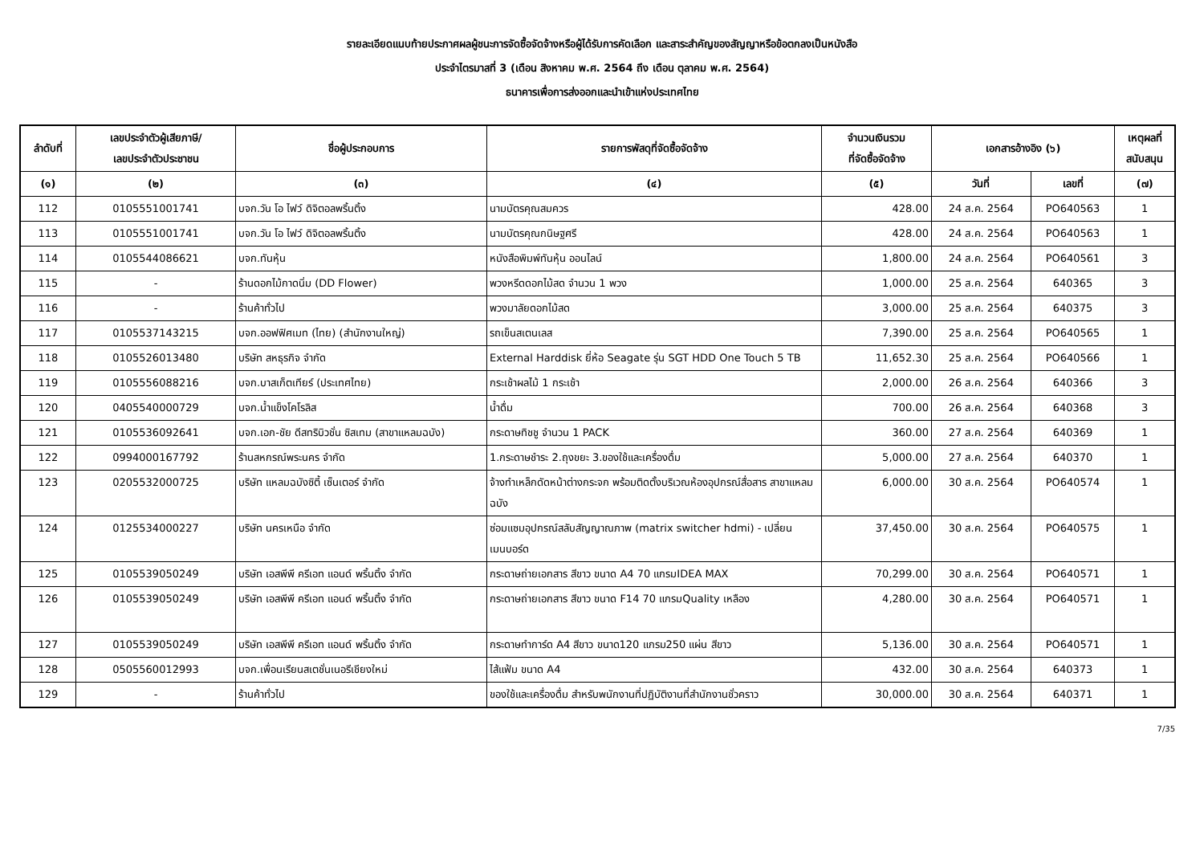รายละเอียดแนบท้ายประกาศผลผู้ชนะการจัดซื้อจัดจ้างหรือผู้ได้รับการคัดเลือก และสาระสำคัญของสัญญาหรือข้อตกลงเป็นหนังสือ
ประจำไตรมาสที่ 3 (เดือน สิงหาคม พ.ศ. 2564 ถึง เดือน ตุลาคม พ.ศ. 2564)
ธนาคารเพื่อการส่งออกและนำเข้าแห่งประเทศไทย
| ลำดับที่ | เลขประจำตัวผู้เสียภาษี/ เลขประจำตัวประชาชน | ชื่อผู้ประกอบการ | รายการพัสดุที่จัดซื้อจัดจ้าง | จำนวนเงินรวม ที่จัดซื้อจัดจ้าง | เอกสารอ้างอิง (๖) | | เหตุผลที่ สนับสนุน |
| --- | --- | --- | --- | --- | --- | --- | --- |
| (๑) | (๒) | (๓) | (๔) | (๕) | วันที่ | เลขที่ | (๗) |
| 112 | 0105551001741 | บจก.วัน โอ ไฟว์ ดิจิตอลพริ้นติ้ง | นามบัตรคุณสมควร | 428.00 | 24 ส.ค. 2564 | PO640563 | 1 |
| 113 | 0105551001741 | บจก.วัน โอ ไฟว์ ดิจิตอลพริ้นติ้ง | นามบัตรคุณกนิษฐศรี | 428.00 | 24 ส.ค. 2564 | PO640563 | 1 |
| 114 | 0105544086621 | บจก.ทันหุ้น | หนังสือพิมพ์ทันหุ้น ออนไลน์ | 1,800.00 | 24 ส.ค. 2564 | PO640561 | 3 |
| 115 | - | ร้านดอกไม้กาดนิ่ม (DD Flower) | พวงหรีดดอกไม้สด จำนวน 1 พวง | 1,000.00 | 25 ส.ค. 2564 | 640365 | 3 |
| 116 | - | ร้านค้าทั่วไป | พวงมาลัยดอกไม้สด | 3,000.00 | 25 ส.ค. 2564 | 640375 | 3 |
| 117 | 0105537143215 | บจก.ออฟฟิศเมท (ไทย) (สำนักงานใหญ่) | รถเข็นสเตนเลส | 7,390.00 | 25 ส.ค. 2564 | PO640565 | 1 |
| 118 | 0105526013480 | บริษัท สหธุรกิจ จำกัด | External Harddisk ยี่ห้อ Seagate รุ่น SGT HDD One Touch 5 TB | 11,652.30 | 25 ส.ค. 2564 | PO640566 | 1 |
| 119 | 0105556088216 | บจก.บาสเก็ตเทียร์ (ประเทศไทย) | กระเช้าผลไม้ 1 กระเช้า | 2,000.00 | 26 ส.ค. 2564 | 640366 | 3 |
| 120 | 0405540000729 | บจก.น้ำแข็งโคโรลิส | น้ำดื่ม | 700.00 | 26 ส.ค. 2564 | 640368 | 3 |
| 121 | 0105536092641 | บจก.เอก-ชัย ดีสทริบิวชั่น ซิสเทม (สาขาแหลมฉบัง) | กระดาษทิชชู จำนวน 1 PACK | 360.00 | 27 ส.ค. 2564 | 640369 | 1 |
| 122 | 0994000167792 | ร้านสหกรณ์พระนคร จำกัด | 1.กระดาษชำระ 2.ถุงขยะ 3.ของใช้และเครื่องดื่ม | 5,000.00 | 27 ส.ค. 2564 | 640370 | 1 |
| 123 | 0205532000725 | บริษัท แหลมฉบังซิตี้ เซ็นเตอร์ จำกัด | จ้างทำเหล็กดัดหน้าต่างกระจก พร้อมติดตั้งบริเวณห้องอุปกรณ์สื่อสาร สาขาแหลมฉบัง | 6,000.00 | 30 ส.ค. 2564 | PO640574 | 1 |
| 124 | 0125534000227 | บริษัท นครเหนือ จำกัด | ซ่อมแซมอุปกรณ์สลับสัญญาณภาพ (matrix switcher hdmi) - เปลี่ยนเมนบอร์ด | 37,450.00 | 30 ส.ค. 2564 | PO640575 | 1 |
| 125 | 0105539050249 | บริษัท เอสพีพี ครีเอท แอนด์ พริ้นติ้ง จำกัด | กระดาษถ่ายเอกสาร สีขาว ขนาด A4 70 แกรมIDEA MAX | 70,299.00 | 30 ส.ค. 2564 | PO640571 | 1 |
| 126 | 0105539050249 | บริษัท เอสพีพี ครีเอท แอนด์ พริ้นติ้ง จำกัด | กระดาษถ่ายเอกสาร สีขาว ขนาด F14 70 แกรมQuality เหลือง | 4,280.00 | 30 ส.ค. 2564 | PO640571 | 1 |
| 127 | 0105539050249 | บริษัท เอสพีพี ครีเอท แอนด์ พริ้นติ้ง จำกัด | กระดาษทำการ์ด A4 สีขาว ขนาด120 แกรม250 แผ่น สีขาว | 5,136.00 | 30 ส.ค. 2564 | PO640571 | 1 |
| 128 | 0505560012993 | บจก.เพื่อนเรียนสเตชั่นเนอรีเชียงใหม่ | ไส้แฟ้ม ขนาด A4 | 432.00 | 30 ส.ค. 2564 | 640373 | 1 |
| 129 | - | ร้านค้าทั่วไป | ของใช้และเครื่องดื่ม สำหรับพนักงานที่ปฏิบัติงานที่สำนักงานชั่วคราว | 30,000.00 | 30 ส.ค. 2564 | 640371 | 1 |
7/35